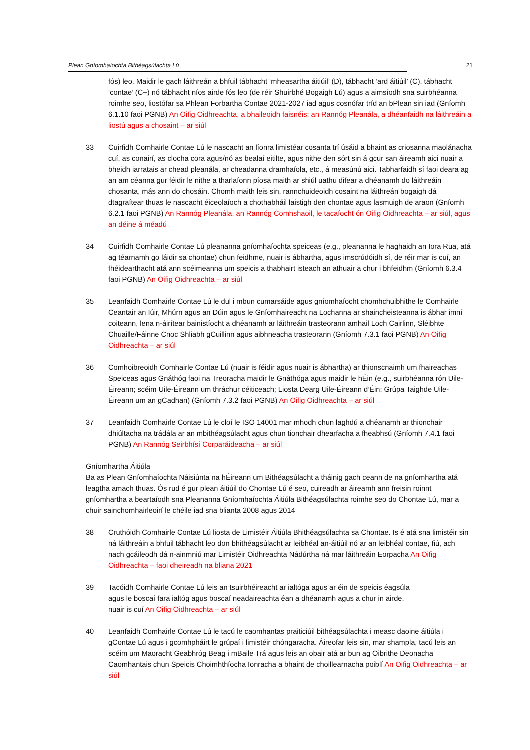Plean Gníomhaíochta Bithéagsúlachta Lú 21
fós) leo. Maidir le gach láithreán a bhfuil tábhacht ‘mheasartha áitiúil’ (D), tábhacht ‘ard áitiúil’ (C), tábhacht ‘contae’ (C+) nó tábhacht níos airde fós leo (de réir Shuirbhé Bogaigh Lú) agus a aimsíodh sna suirbhéanna roimhe seo, liostófar sa Phlean Forbartha Contae 2021-2027 iad agus cosnófar tríd an bPlean sin iad (Gníomh 6.1.10 faoi PGNB) An Oifig Oidhreachta, a bhaileoidh faisnéis; an Rannóg Pleanála, a dhéanfaidh na láithreáin a liostú agus a chosaint – ar siúl
33 Cuirfidh Comhairle Contae Lú le nascacht an líonra limistéar cosanta trí úsáid a bhaint as criosanna maolánacha cuí, as conairí, as clocha cora agus/nó as bealaí eitilte, agus nithe den sórt sin á gcur san áireamh aici nuair a bheidh iarratais ar chead pleanála, ar cheadanna dramhaíola, etc., á measúnú aici. Tabharfaidh sí faoi deara ag an am céanna gur féidir le nithe a tharlaíonn píosa maith ar shiúl uathu difear a dhéanamh do láithreáin chosanta, más ann do chosáin. Chomh maith leis sin, rannchuideoidh cosaint na láithreán bogaigh dá dtagraítear thuas le nascacht éiceolaíoch a chothabháil laistigh den chontae agus lasmuigh de araon (Gníomh 6.2.1 faoi PGNB) An Rannóg Pleanála, an Rannóg Comhshaoil, le tacaíocht ón Oifig Oidhreachta – ar siúl, agus an déine á méadú
34 Cuirfidh Comhairle Contae Lú pleananna gníomhaíochta speiceas (e.g., pleananna le haghaidh an Iora Rua, atá ag téarnamh go láidir sa chontae) chun feidhme, nuair is ábhartha, agus imscrúdóidh sí, de réir mar is cuí, an fhéidearthacht atá ann scéimeanna um speicis a thabhairt isteach an athuair a chur i bhfeidhm (Gníomh 6.3.4 faoi PGNB) An Oifig Oidhreachta – ar siúl
35 Leanfaidh Comhairle Contae Lú le dul i mbun cumarsáide agus gníomhaíocht chomhchuibhithe le Comhairle Ceantair an Iúir, Mhúrn agus an Dúin agus le Gníomhaireacht na Lochanna ar shaincheisteanna is ábhar imní coiteann, lena n-áirítear bainistíocht a dhéanamh ar láithreáin trasteorann amhail Loch Cairlinn, Sléibhte Chuaille/Fáinne Cnoc Shliabh gCuillinn agus aibhneacha trasteorann (Gníomh 7.3.1 faoi PGNB) An Oifig Oidhreachta – ar siúl
36 Comhoibreoidh Comhairle Contae Lú (nuair is féidir agus nuair is ábhartha) ar thionscnaimh um fhaireachas Speiceas agus Gnáthóg faoi na Treoracha maidir le Gnáthóga agus maidir le hÉin (e.g., suirbhéanna rón Uile-Éireann; scéim Uile-Éireann um thráchur céiticeach; Liosta Dearg Uile-Éireann d’Éin; Grúpa Taighde Uile-Éireann um an gCadhan) (Gníomh 7.3.2 faoi PGNB) An Oifig Oidhreachta – ar siúl
37 Leanfaidh Comhairle Contae Lú le cloí le ISO 14001 mar mhodh chun laghdú a dhéanamh ar thionchair dhiúltacha na trádála ar an mbithéagsúlacht agus chun tionchair dhearfacha a fheabhsú (Gníomh 7.4.1 faoi PGNB) An Rannóg Seirbhísí Corparáideacha – ar siúl
Gníomhartha Áitiúla
Ba as Plean Gníomhaíochta Náisiúnta na hÉireann um Bithéagsúlacht a tháinig gach ceann de na gníomhartha atá leagtha amach thuas. Ós rud é gur plean áitiúil do Chontae Lú é seo, cuireadh ar áireamh ann freisin roinnt gníomhartha a beartaíodh sna Pleananna Gníomhaíochta Áitiúla Bithéagsúlachta roimhe seo do Chontae Lú, mar a chuir sainchomhairleoirí le chéile iad sna blianta 2008 agus 2014
38 Cruthóidh Comhairle Contae Lú liosta de Limistéir Áitiúla Bhithéagsúlachta sa Chontae. Is é atá sna limistéir sin ná láithreáin a bhfuil tábhacht leo don bhithéagsúlacht ar leibhéal an-áitiúil nó ar an leibhéal contae, fiú, ach nach gcáileodh dá n-ainmniú mar Limistéir Oidhreachta Nádúrtha ná mar láithreáin Eorpacha An Oifig Oidhreachta – faoi dheireadh na bliana 2021
39 Tacóidh Comhairle Contae Lú leis an tsuirbhéireacht ar ialtóga agus ar éin de speicis éagsúla
agus le boscaí fara ialtóg agus boscaí neadaireachta éan a dhéanamh agus a chur in airde,
nuair is cuí An Oifig Oidhreachta – ar siúl
40 Leanfaidh Comhairle Contae Lú le tacú le caomhantas praiticiúil bithéagsúlachta i measc daoine áitiúla i gContae Lú agus i gcomhpháirt le grúpaí i limistéir chóngaracha. Áireofar leis sin, mar shampla, tacú leis an scéim um Maoracht Geabhróg Beag i mBaile Trá agus leis an obair atá ar bun ag Oibrithe Deonacha Caomhantais chun Speicis Choimhthíocha Ionracha a bhaint de choillearnacha poiblí An Oifig Oidhreachta – ar siúl